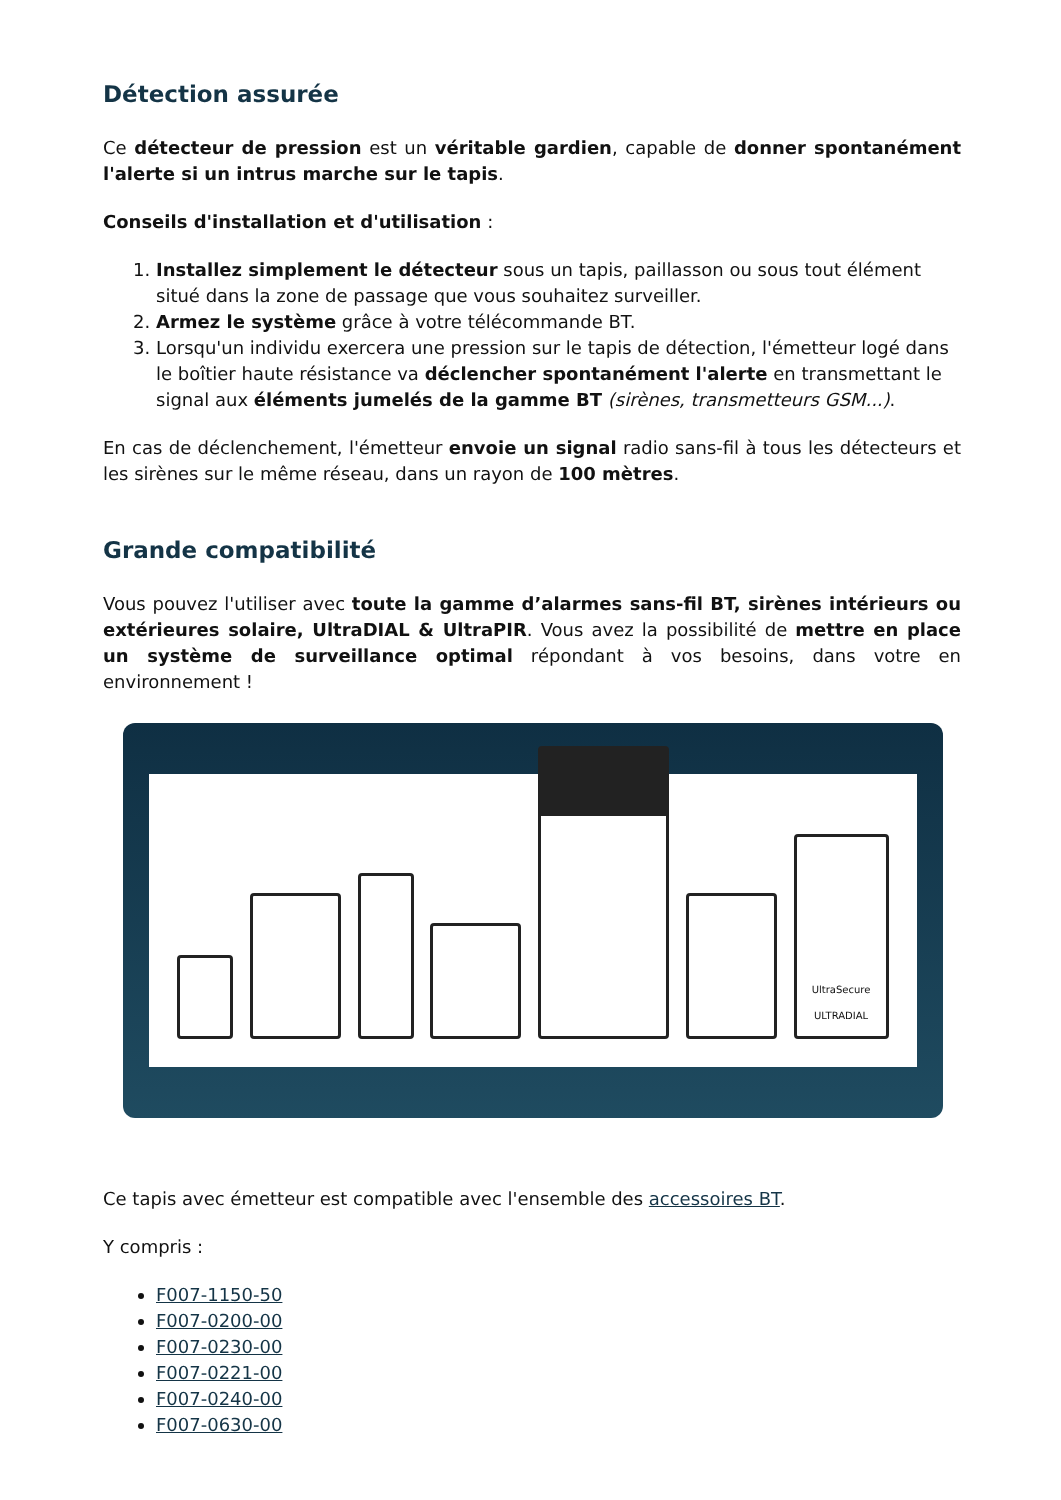Détection assurée
Ce détecteur de pression est un véritable gardien, capable de donner spontanément l'alerte si un intrus marche sur le tapis.
Conseils d'installation et d'utilisation :
1. Installez simplement le détecteur sous un tapis, paillasson ou sous tout élément situé dans la zone de passage que vous souhaitez surveiller.
2. Armez le système grâce à votre télécommande BT.
3. Lorsqu'un individu exercera une pression sur le tapis de détection, l'émetteur logé dans le boîtier haute résistance va déclencher spontanément l'alerte en transmettant le signal aux éléments jumelés de la gamme BT (sirènes, transmetteurs GSM...).
En cas de déclenchement, l'émetteur envoie un signal radio sans-fil à tous les détecteurs et les sirènes sur le même réseau, dans un rayon de 100 mètres.
Grande compatibilité
Vous pouvez l'utiliser avec toute la gamme d’alarmes sans-fil BT, sirènes intérieurs ou extérieures solaire, UltraDIAL & UltraPIR. Vous avez la possibilité de mettre en place un système de surveillance optimal répondant à vos besoins, dans votre en environnement !
UltraSecure
ULTRADIAL
Ce tapis avec émetteur est compatible avec l'ensemble des accessoires BT.
Y compris :
F007-1150-50
F007-0200-00
F007-0230-00
F007-0221-00
F007-0240-00
F007-0630-00